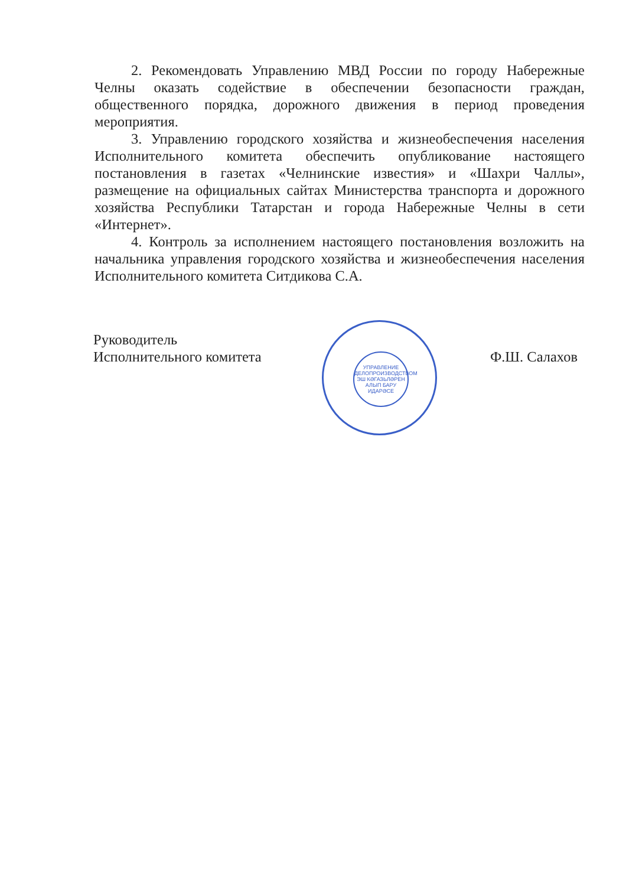2. Рекомендовать Управлению МВД России по городу Набережные Челны оказать содействие в обеспечении безопасности граждан, общественного порядка, дорожного движения в период проведения мероприятия.
3. Управлению городского хозяйства и жизнеобеспечения населения Исполнительного комитета обеспечить опубликование настоящего постановления в газетах «Челнинские известия» и «Шахри Чаллы», размещение на официальных сайтах Министерства транспорта и дорожного хозяйства Республики Татарстан и города Набережные Челны в сети «Интернет».
4. Контроль за исполнением настоящего постановления возложить на начальника управления городского хозяйства и жизнеобеспечения населения Исполнительного комитета Ситдикова С.А.
Руководитель
Исполнительного комитета
Ф.Ш. Салахов
УПРАВЛЕНИЕ
ДЕЛОПРОИЗВОДСТВОМ
ЭШ КӘГАЗЬЛӘРЕН
АЛЫП БАРУ
ИДАРӘСЕ